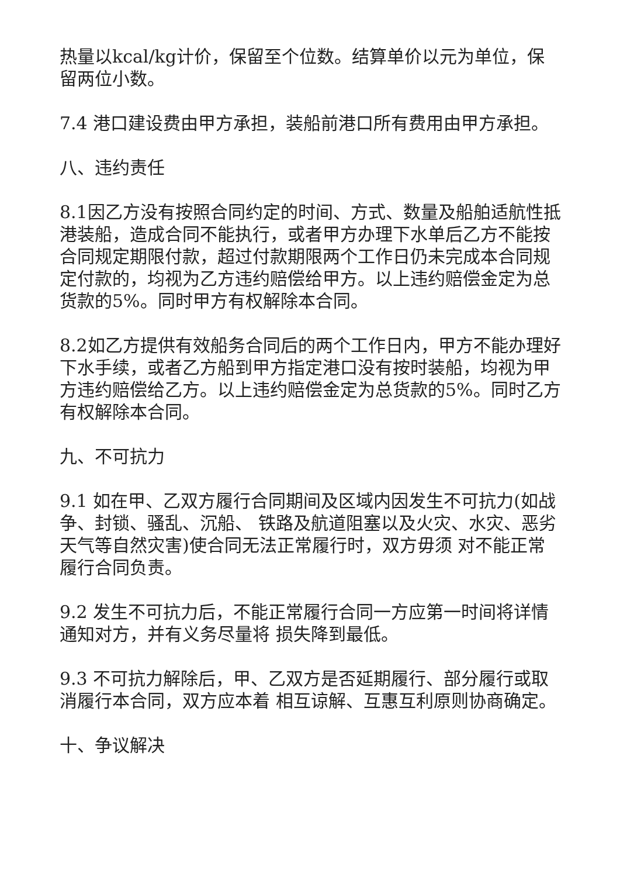热量以kcal/kg计价，保留至个位数。结算单价以元为单位，保留两位小数。
7.4 港口建设费由甲方承担，装船前港口所有费用由甲方承担。
八、违约责任
8.1因乙方没有按照合同约定的时间、方式、数量及船舶适航性抵港装船，造成合同不能执行，或者甲方办理下水单后乙方不能按合同规定期限付款，超过付款期限两个工作日仍未完成本合同规定付款的，均视为乙方违约赔偿给甲方。以上违约赔偿金定为总货款的5%。同时甲方有权解除本合同。
8.2如乙方提供有效船务合同后的两个工作日内，甲方不能办理好下水手续，或者乙方船到甲方指定港口没有按时装船，均视为甲方违约赔偿给乙方。以上违约赔偿金定为总货款的5%。同时乙方有权解除本合同。
九、不可抗力
9.1 如在甲、乙双方履行合同期间及区域内因发生不可抗力(如战争、封锁、骚乱、沉船、 铁路及航道阻塞以及火灾、水灾、恶劣天气等自然灾害)使合同无法正常履行时，双方毋须 对不能正常履行合同负责。
9.2 发生不可抗力后，不能正常履行合同一方应第一时间将详情通知对方，并有义务尽量将 损失降到最低。
9.3 不可抗力解除后，甲、乙双方是否延期履行、部分履行或取消履行本合同，双方应本着 相互谅解、互惠互利原则协商确定。
十、争议解决